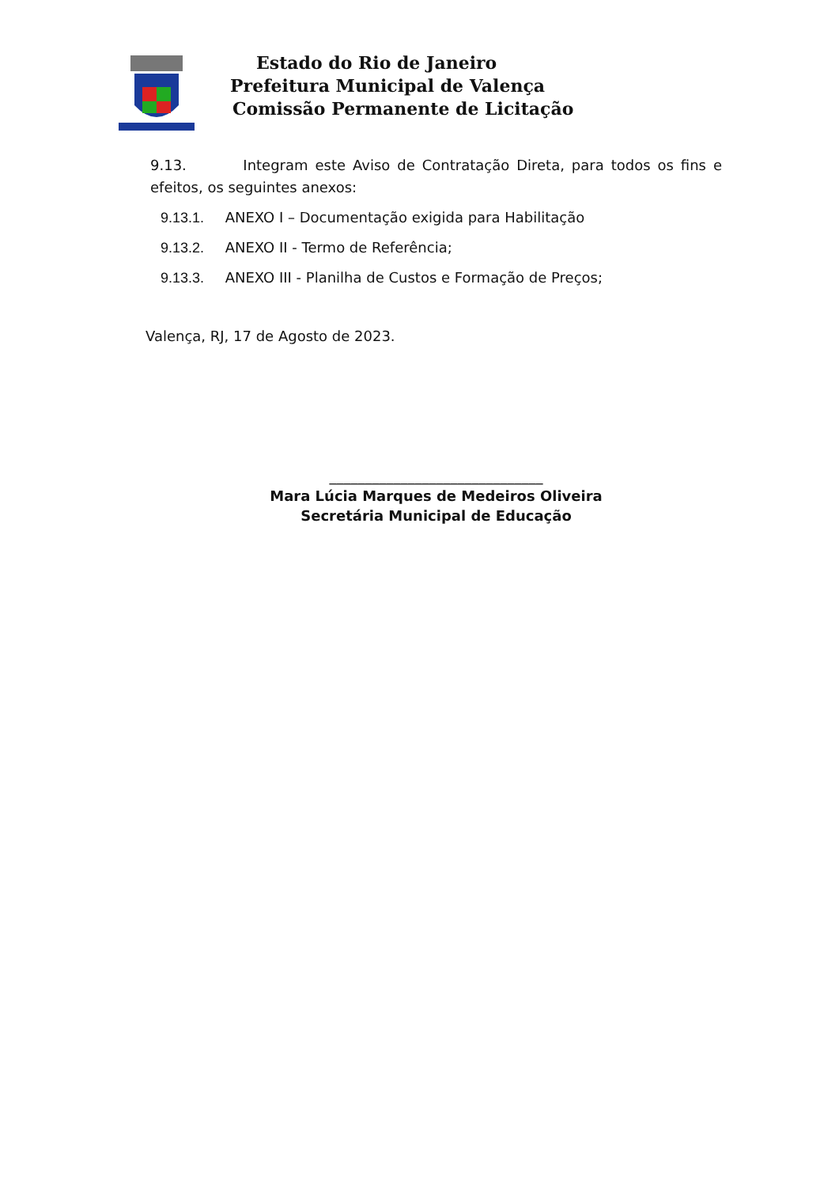Estado do Rio de Janeiro
Prefeitura Municipal de Valença
Comissão Permanente de Licitação
9.13. Integram este Aviso de Contratação Direta, para todos os fins e efeitos, os seguintes anexos:
9.13.1. ANEXO I – Documentação exigida para Habilitação
9.13.2. ANEXO II - Termo de Referência;
9.13.3. ANEXO III - Planilha de Custos e Formação de Preços;
Valença, RJ, 17 de Agosto de 2023.
______________________________
Mara Lúcia Marques de Medeiros Oliveira
Secretária Municipal de Educação